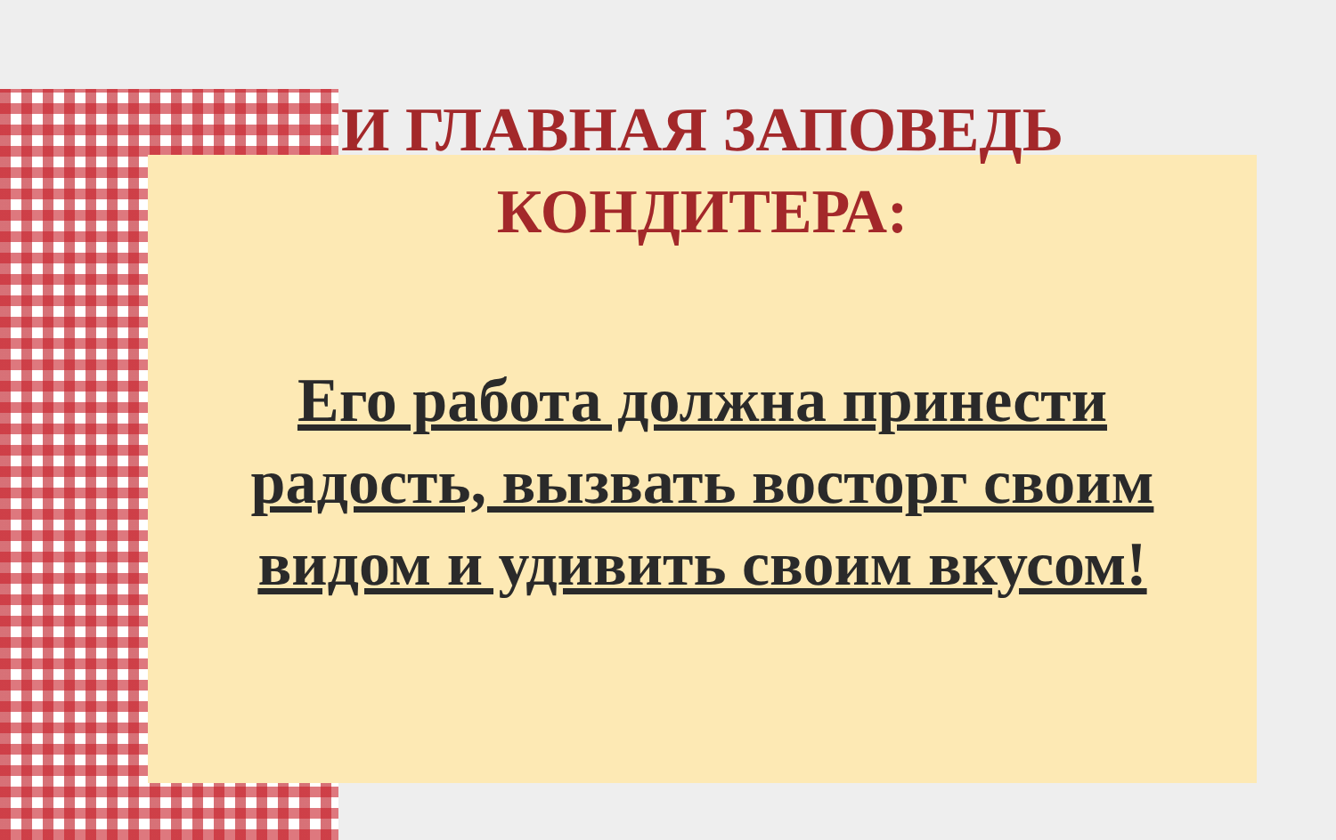И ГЛАВНАЯ ЗАПОВЕДЬ
КОНДИТЕРА:
Его работа должна принести радость, вызвать восторг своим видом и удивить своим вкусом!